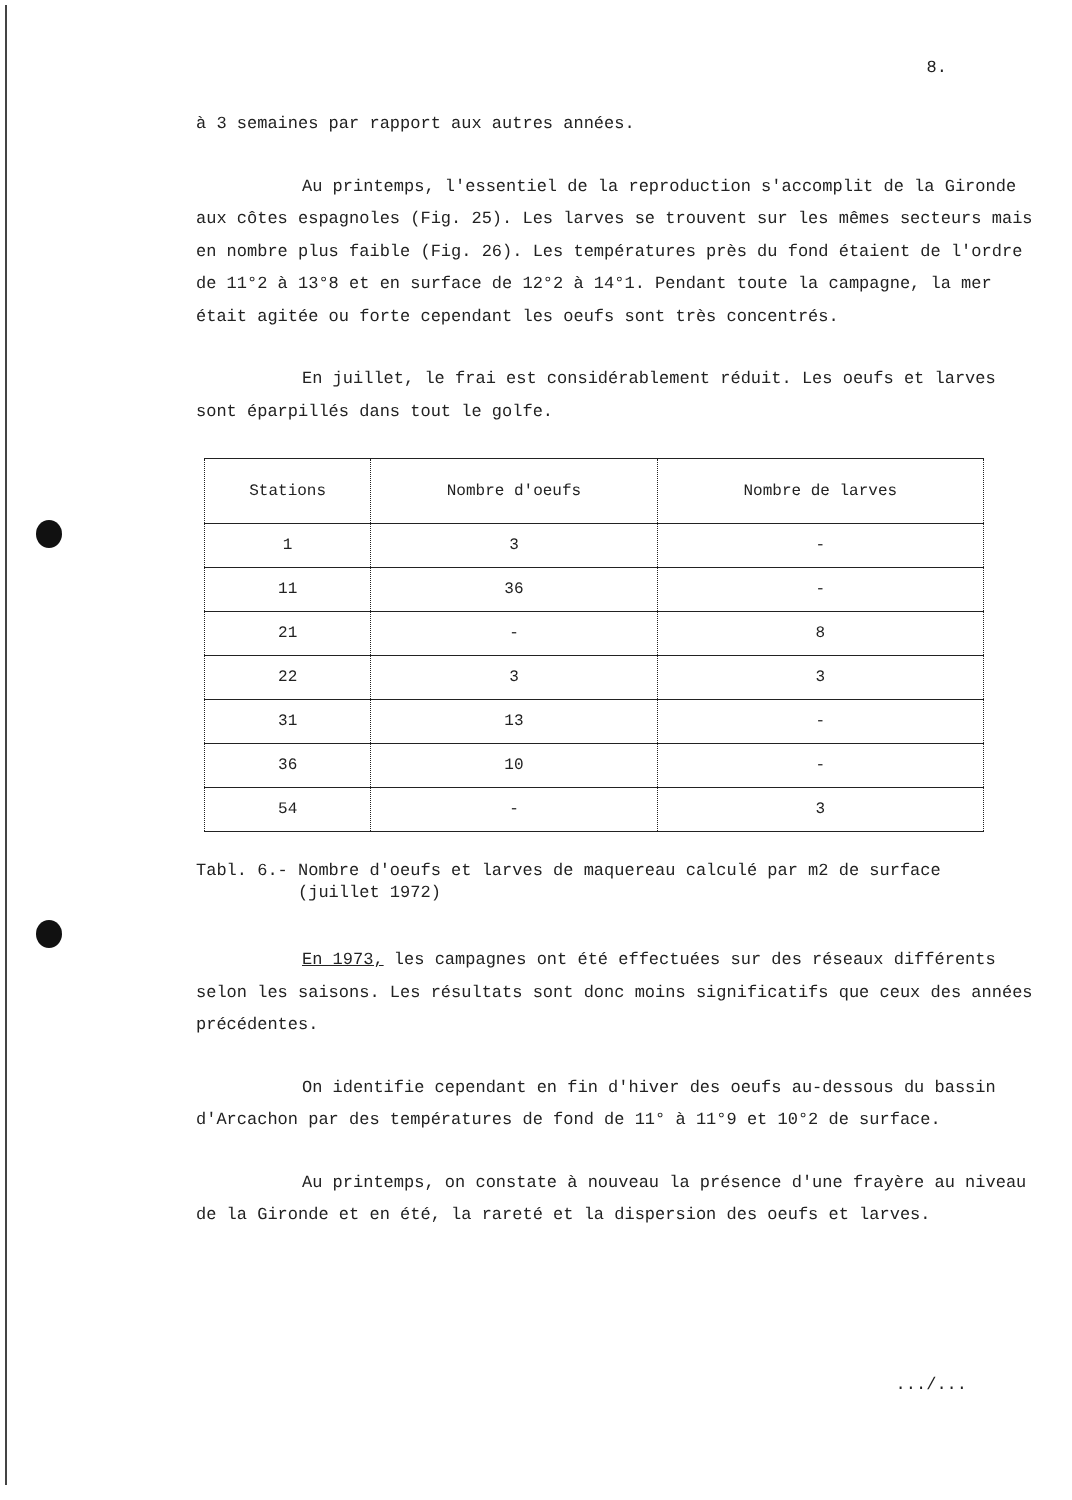8.
à 3 semaines par rapport aux autres années.
Au printemps, l'essentiel de la reproduction s'accomplit de la Gironde aux côtes espagnoles (Fig. 25). Les larves se trouvent sur les mêmes secteurs mais en nombre plus faible (Fig. 26). Les températures près du fond étaient de l'ordre de 11°2 à 13°8 et en surface de 12°2 à 14°1. Pendant toute la campagne, la mer était agitée ou forte cependant les oeufs sont très concentrés.
En juillet, le frai est considérablement réduit. Les oeufs et larves sont éparpillés dans tout le golfe.
| Stations | Nombre d'oeufs | Nombre de larves |
| --- | --- | --- |
| 1 | 3 | - |
| 11 | 36 | - |
| 21 | - | 8 |
| 22 | 3 | 3 |
| 31 | 13 | - |
| 36 | 10 | - |
| 54 | - | 3 |
Tabl. 6.- Nombre d'oeufs et larves de maquereau calculé par m2 de surface
(juillet 1972)
En 1973, les campagnes ont été effectuées sur des réseaux différents selon les saisons. Les résultats sont donc moins significatifs que ceux des années précédentes.
On identifie cependant en fin d'hiver des oeufs au-dessous du bassin d'Arcachon par des températures de fond de 11° à 11°9 et 10°2 de surface.
Au printemps, on constate à nouveau la présence d'une frayère au niveau de la Gironde et en été, la rareté et la dispersion des oeufs et larves.
.../...